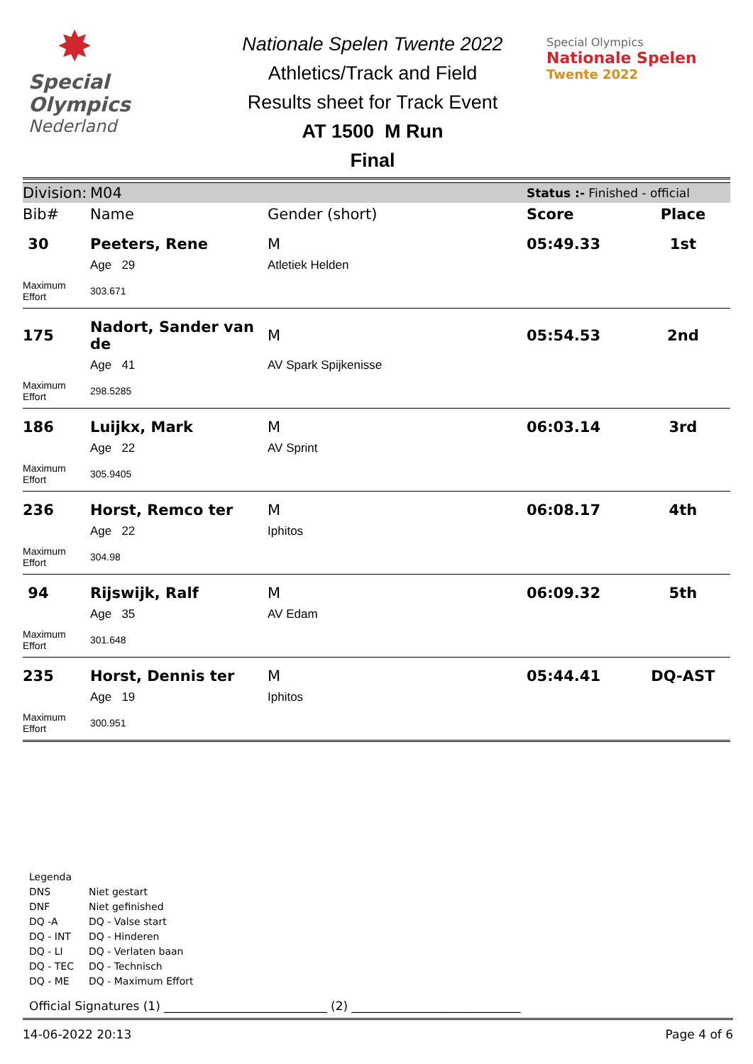✸
Special
Olympics
Nederland
Nationale Spelen Twente 2022
Athletics/Track and Field
Results sheet for Track Event
AT 1500 M Run
Final
Special Olympics
Nationale Spelen
Twente 2022
| Division: | M04 | | Status :- Finished - official | |
| Bib# | Name | Gender (short) | Score | Place |
| 30 | Peeters, Rene | M | 05:49.33 | 1st |
| | Age 29 | Atletiek Helden | | |
| Maximum Effort | 303.671 | | | |
| 175 | Nadort, Sander van de | M | 05:54.53 | 2nd |
| | Age 41 | AV Spark Spijkenisse | | |
| Maximum Effort | 298.5285 | | | |
| 186 | Luijkx, Mark | M | 06:03.14 | 3rd |
| | Age 22 | AV Sprint | | |
| Maximum Effort | 305.9405 | | | |
| 236 | Horst, Remco ter | M | 06:08.17 | 4th |
| | Age 22 | Iphitos | | |
| Maximum Effort | 304.98 | | | |
| 94 | Rijswijk, Ralf | M | 06:09.32 | 5th |
| | Age 35 | AV Edam | | |
| Maximum Effort | 301.648 | | | |
| 235 | Horst, Dennis ter | M | 05:44.41 | DQ-AST |
| | Age 19 | Iphitos | | |
| Maximum Effort | 300.951 | | | |
Legenda
DNS Niet gestart
DNF Niet gefinished
DQ -A DQ - Valse start
DQ - INT DQ - Hinderen
DQ - LI DQ - Verlaten baan
DQ - TEC DQ - Technisch
DQ - ME DQ - Maximum Effort
Official Signatures (1) ___________________________ (2) ____________________________
14-06-2022 20:13 Page 4 of 6